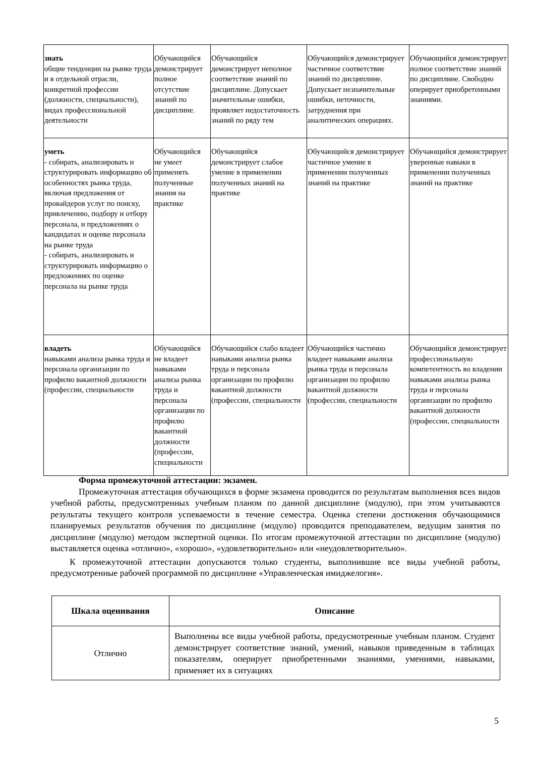| знать общие тенденции на рынке труда и в отдельной отрасли, конкретной профессии (должности, специальности), видах профессиональной деятельности | Обучающийся демонстрирует полное отсутствие знаний по дисциплине. | Обучающийся демонстрирует неполное соответствие знаний по дисциплине. Допускает значительные ошибки, проявляет недостаточность знаний по ряду тем | Обучающийся демонстрирует частичное соответствие знаний по дисциплине. Допускает незначительные ошибки, неточности, затруднения при аналитических операциях. | Обучающийся демонстрирует полное соответствие знаний по дисциплине. Свободно оперирует приобретенными знаниями. |
| уметь - собирать, анализировать и структурировать информацию об особенностях рынка труда, включая предложения от провайдеров услуг по поиску, привлечению, подбору и отбору персонала, и предложениях о кандидатах и оценке персонала на рынке труда - собирать, анализировать и структурировать информацию о предложениях по оценке персонала на рынке труда | Обучающийся не умеет применять полученные знания на практике | Обучающийся демонстрирует слабое умение в применении полученных знаний на практике | Обучающийся демонстрирует частичное умение в применении полученных знаний на практике | Обучающийся демонстрирует уверенные навыки в применении полученных знаний на практике |
| владеть навыками анализа рынка труда и персонала организации по профилю вакантной должности (профессии, специальности | Обучающийся не владеет навыками анализа рынка труда и персонала организации по профилю вакантной должности (профессии, специальности | Обучающийся слабо владеет навыками анализа рынка труда и персонала организации по профилю вакантной должности (профессии, специальности | Обучающийся частично владеет навыками анализа рынка труда и персонала организации по профилю вакантной должности (профессии, специальности | Обучающийся демонстрирует профессиональную компетентность во владении навыками анализа рынка труда и персонала организации по профилю вакантной должности (профессии, специальности |
Форма промежуточной аттестации: экзамен.
Промежуточная аттестация обучающихся в форме экзамена проводится по результатам выполнения всех видов учебной работы, предусмотренных учебным планом по данной дисциплине (модулю), при этом учитываются результаты текущего контроля успеваемости в течение семестра. Оценка степени достижения обучающимися планируемых результатов обучения по дисциплине (модулю) проводится преподавателем, ведущим занятия по дисциплине (модулю) методом экспертной оценки. По итогам промежуточной аттестации по дисциплине (модулю) выставляется оценка «отлично», «хорошо», «удовлетворительно» или «неудовлетворительно».
К промежуточной аттестации допускаются только студенты, выполнившие все виды учебной работы, предусмотренные рабочей программой по дисциплине «Управленческая имиджелогия».
| Шкала оценивания | Описание |
| --- | --- |
| Отлично | Выполнены все виды учебной работы, предусмотренные учебным планом. Студент демонстрирует соответствие знаний, умений, навыков приведенным в таблицах показателям, оперирует приобретенными знаниями, умениями, навыками, применяет их в ситуациях |
5